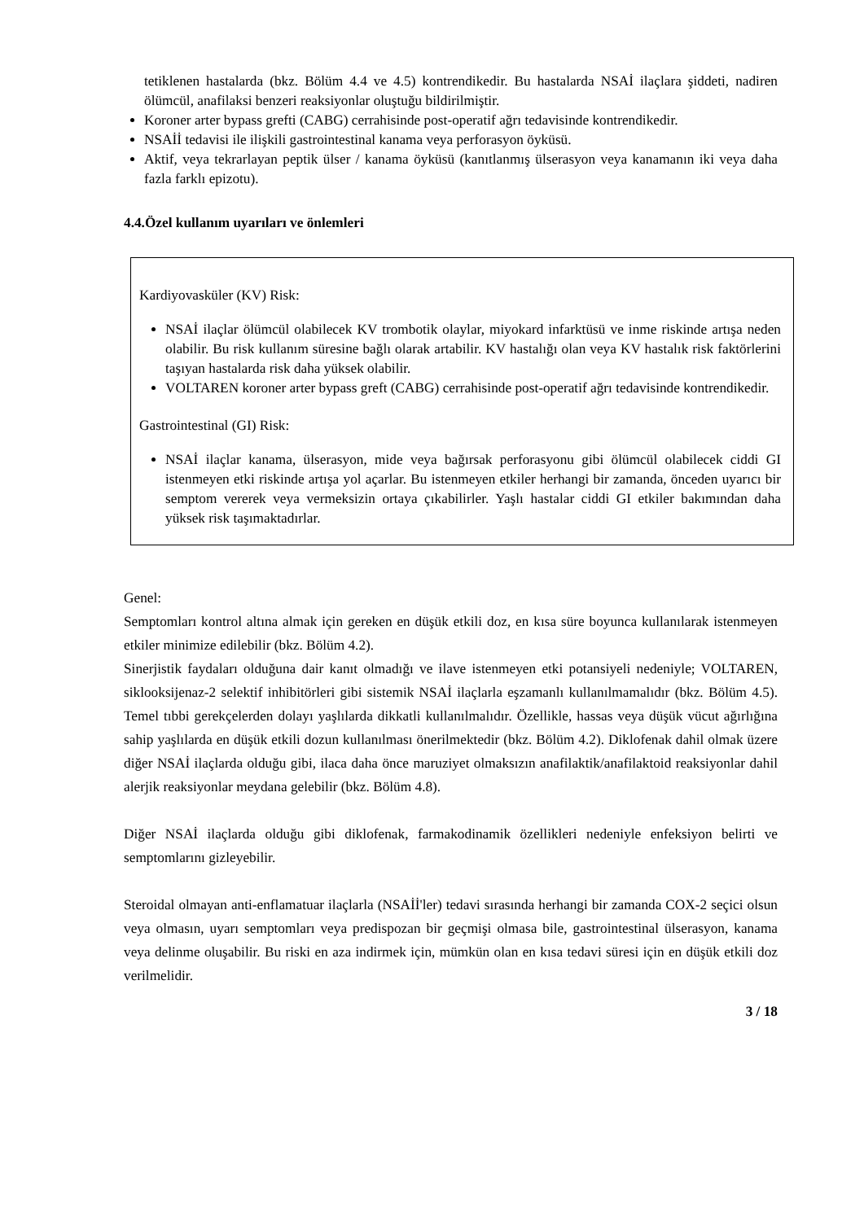tetiklenen hastalarda (bkz. Bölüm 4.4 ve 4.5) kontrendikedir. Bu hastalarda NSAİ ilaçlara şiddeti, nadiren ölümcül, anafilaksi benzeri reaksiyonlar oluştuğu bildirilmiştir.
Koroner arter bypass grefti (CABG) cerrahisinde post-operatif ağrı tedavisinde kontrendikedir.
NSAİİ tedavisi ile ilişkili gastrointestinal kanama veya perforasyon öyküsü.
Aktif, veya tekrarlayan peptik ülser / kanama öyküsü (kanıtlanmış ülserasyon veya kanamanın iki veya daha fazla farklı epizotu).
4.4.Özel kullanım uyarıları ve önlemleri
Kardiyovasküler (KV) Risk:
NSAİ ilaçlar ölümcül olabilecek KV trombotik olaylar, miyokard infarktüsü ve inme riskinde artışa neden olabilir. Bu risk kullanım süresine bağlı olarak artabilir. KV hastalığı olan veya KV hastalık risk faktörlerini taşıyan hastalarda risk daha yüksek olabilir.
VOLTAREN koroner arter bypass greft (CABG) cerrahisinde post-operatif ağrı tedavisinde kontrendikedir.
Gastrointestinal (GI) Risk:
NSAİ ilaçlar kanama, ülserasyon, mide veya bağırsak perforasyonu gibi ölümcül olabilecek ciddi GI istenmeyen etki riskinde artışa yol açarlar. Bu istenmeyen etkiler herhangi bir zamanda, önceden uyarıcı bir semptom vererek veya vermeksizin ortaya çıkabilirler. Yaşlı hastalar ciddi GI etkiler bakımından daha yüksek risk taşımaktadırlar.
Genel:
Semptomları kontrol altına almak için gereken en düşük etkili doz, en kısa süre boyunca kullanılarak istenmeyen etkiler minimize edilebilir (bkz. Bölüm 4.2).
Sinerjistik faydaları olduğuna dair kanıt olmadığı ve ilave istenmeyen etki potansiyeli nedeniyle; VOLTAREN, siklooksijenaz-2 selektif inhibitörleri gibi sistemik NSAİ ilaçlarla eşzamanlı kullanılmamalıdır (bkz. Bölüm 4.5). Temel tıbbi gerekçelerden dolayı yaşlılarda dikkatli kullanılmalıdır. Özellikle, hassas veya düşük vücut ağırlığına sahip yaşlılarda en düşük etkili dozun kullanılması önerilmektedir (bkz. Bölüm 4.2). Diklofenak dahil olmak üzere diğer NSAİ ilaçlarda olduğu gibi, ilaca daha önce maruziyet olmaksızın anafilaktik/anafilaktoid reaksiyonlar dahil alerjik reaksiyonlar meydana gelebilir (bkz. Bölüm 4.8).
Diğer NSAİ ilaçlarda olduğu gibi diklofenak, farmakodinamik özellikleri nedeniyle enfeksiyon belirti ve semptomlarını gizleyebilir.
Steroidal olmayan anti-enflamatuar ilaçlarla (NSAİİ'ler) tedavi sırasında herhangi bir zamanda COX-2 seçici olsun veya olmasın, uyarı semptomları veya predispozan bir geçmişi olmasa bile, gastrointestinal ülserasyon, kanama veya delinme oluşabilir. Bu riski en aza indirmek için, mümkün olan en kısa tedavi süresi için en düşük etkili doz verilmelidir.
3 / 18